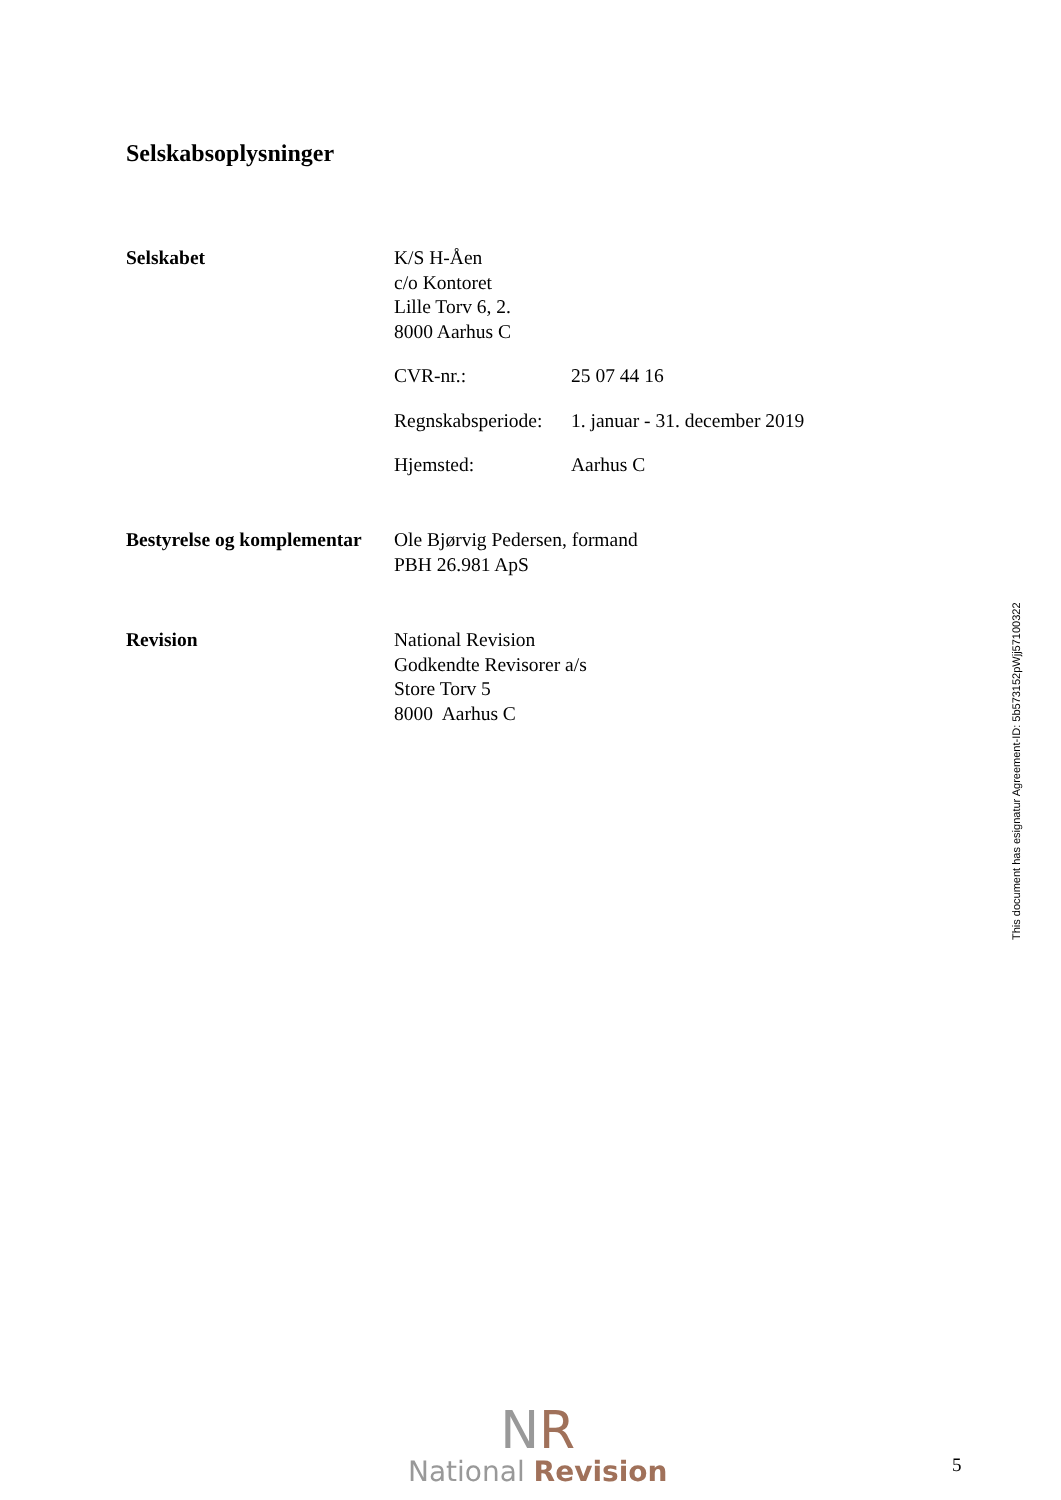Selskabsoplysninger
Selskabet K/S H-Åen
c/o Kontoret
Lille Torv 6, 2.
8000 Aarhus C
CVR-nr.: 25 07 44 16
Regnskabsperiode: 1. januar - 31. december 2019
Hjemsted: Aarhus C
Bestyrelse og komplementar
Ole Bjørvig Pedersen, formand
PBH 26.981 ApS
Revision National Revision
Godkendte Revisorer a/s
Store Torv 5
8000 Aarhus C
This document has esignatur Agreement-ID: 5b573152pWjj57100322
NR
National Revision
5